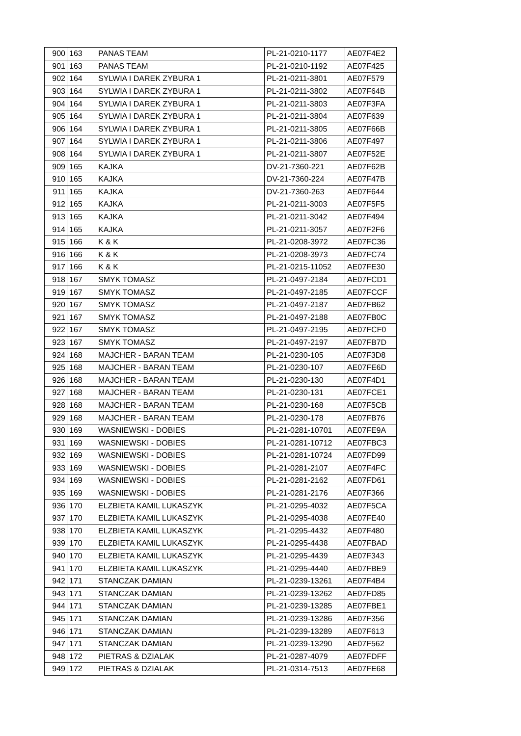| 900 | 163 | PANAS TEAM | PL-21-0210-1177 | AE07F4E2 |
| 901 | 163 | PANAS TEAM | PL-21-0210-1192 | AE07F425 |
| 902 | 164 | SYLWIA I DAREK ZYBURA 1 | PL-21-0211-3801 | AE07F579 |
| 903 | 164 | SYLWIA I DAREK ZYBURA 1 | PL-21-0211-3802 | AE07F64B |
| 904 | 164 | SYLWIA I DAREK ZYBURA 1 | PL-21-0211-3803 | AE07F3FA |
| 905 | 164 | SYLWIA I DAREK ZYBURA 1 | PL-21-0211-3804 | AE07F639 |
| 906 | 164 | SYLWIA I DAREK ZYBURA 1 | PL-21-0211-3805 | AE07F66B |
| 907 | 164 | SYLWIA I DAREK ZYBURA 1 | PL-21-0211-3806 | AE07F497 |
| 908 | 164 | SYLWIA I DAREK ZYBURA 1 | PL-21-0211-3807 | AE07F52E |
| 909 | 165 | KAJKA | DV-21-7360-221 | AE07F62B |
| 910 | 165 | KAJKA | DV-21-7360-224 | AE07F47B |
| 911 | 165 | KAJKA | DV-21-7360-263 | AE07F644 |
| 912 | 165 | KAJKA | PL-21-0211-3003 | AE07F5F5 |
| 913 | 165 | KAJKA | PL-21-0211-3042 | AE07F494 |
| 914 | 165 | KAJKA | PL-21-0211-3057 | AE07F2F6 |
| 915 | 166 | K & K | PL-21-0208-3972 | AE07FC36 |
| 916 | 166 | K & K | PL-21-0208-3973 | AE07FC74 |
| 917 | 166 | K & K | PL-21-0215-11052 | AE07FE30 |
| 918 | 167 | SMYK TOMASZ | PL-21-0497-2184 | AE07FCD1 |
| 919 | 167 | SMYK TOMASZ | PL-21-0497-2185 | AE07FCCF |
| 920 | 167 | SMYK TOMASZ | PL-21-0497-2187 | AE07FB62 |
| 921 | 167 | SMYK TOMASZ | PL-21-0497-2188 | AE07FB0C |
| 922 | 167 | SMYK TOMASZ | PL-21-0497-2195 | AE07FCF0 |
| 923 | 167 | SMYK TOMASZ | PL-21-0497-2197 | AE07FB7D |
| 924 | 168 | MAJCHER - BARAN TEAM | PL-21-0230-105 | AE07F3D8 |
| 925 | 168 | MAJCHER - BARAN TEAM | PL-21-0230-107 | AE07FE6D |
| 926 | 168 | MAJCHER - BARAN TEAM | PL-21-0230-130 | AE07F4D1 |
| 927 | 168 | MAJCHER - BARAN TEAM | PL-21-0230-131 | AE07FCE1 |
| 928 | 168 | MAJCHER - BARAN TEAM | PL-21-0230-168 | AE07F5CB |
| 929 | 168 | MAJCHER - BARAN TEAM | PL-21-0230-178 | AE07FB76 |
| 930 | 169 | WASNIEWSKI - DOBIES | PL-21-0281-10701 | AE07FE9A |
| 931 | 169 | WASNIEWSKI - DOBIES | PL-21-0281-10712 | AE07FBC3 |
| 932 | 169 | WASNIEWSKI - DOBIES | PL-21-0281-10724 | AE07FD99 |
| 933 | 169 | WASNIEWSKI - DOBIES | PL-21-0281-2107 | AE07F4FC |
| 934 | 169 | WASNIEWSKI - DOBIES | PL-21-0281-2162 | AE07FD61 |
| 935 | 169 | WASNIEWSKI - DOBIES | PL-21-0281-2176 | AE07F366 |
| 936 | 170 | ELZBIETA KAMIL LUKASZYK | PL-21-0295-4032 | AE07F5CA |
| 937 | 170 | ELZBIETA KAMIL LUKASZYK | PL-21-0295-4038 | AE07FE40 |
| 938 | 170 | ELZBIETA KAMIL LUKASZYK | PL-21-0295-4432 | AE07F480 |
| 939 | 170 | ELZBIETA KAMIL LUKASZYK | PL-21-0295-4438 | AE07FBAD |
| 940 | 170 | ELZBIETA KAMIL LUKASZYK | PL-21-0295-4439 | AE07F343 |
| 941 | 170 | ELZBIETA KAMIL LUKASZYK | PL-21-0295-4440 | AE07FBE9 |
| 942 | 171 | STANCZAK DAMIAN | PL-21-0239-13261 | AE07F4B4 |
| 943 | 171 | STANCZAK DAMIAN | PL-21-0239-13262 | AE07FD85 |
| 944 | 171 | STANCZAK DAMIAN | PL-21-0239-13285 | AE07FBE1 |
| 945 | 171 | STANCZAK DAMIAN | PL-21-0239-13286 | AE07F356 |
| 946 | 171 | STANCZAK DAMIAN | PL-21-0239-13289 | AE07F613 |
| 947 | 171 | STANCZAK DAMIAN | PL-21-0239-13290 | AE07F562 |
| 948 | 172 | PIETRAS & DZIALAK | PL-21-0287-4079 | AE07FDFF |
| 949 | 172 | PIETRAS & DZIALAK | PL-21-0314-7513 | AE07FE68 |